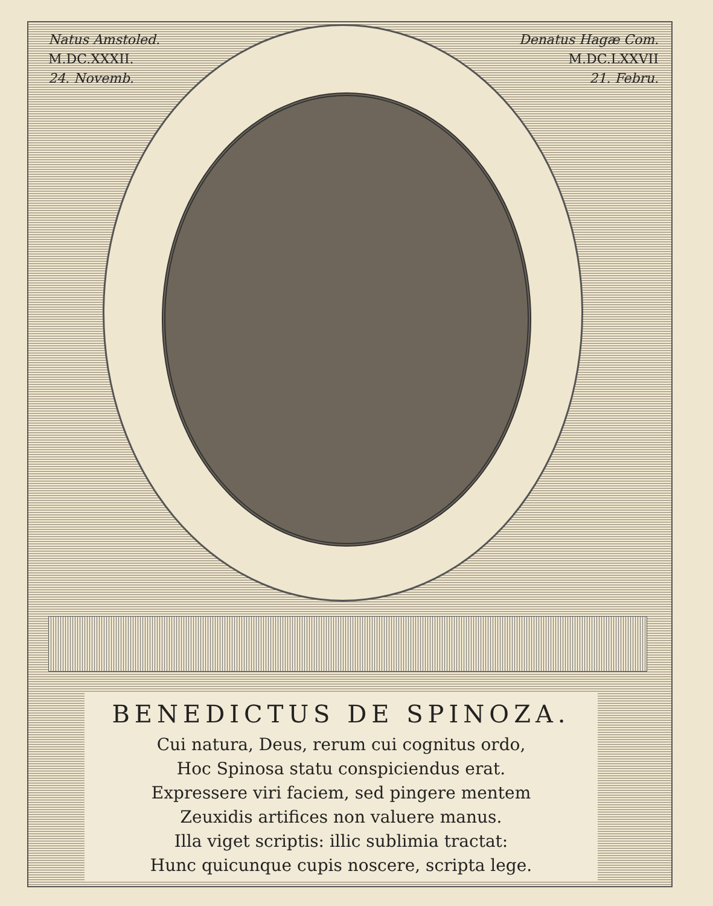Natus Amstoled.
M.DC.XXXII.
24. Novemb.
Denatus Hagæ Com.
M.DC.LXXVII
21. Febru.
BENEDICTUS DE SPINOZA.
Cui natura, Deus, rerum cui cognitus ordo,
Hoc Spinosa statu conspiciendus erat.
Expressere viri faciem, sed pingere mentem
Zeuxidis artifices non valuere manus.
Illa viget scriptis: illic sublimia tractat:
Hunc quicunque cupis noscere, scripta lege.